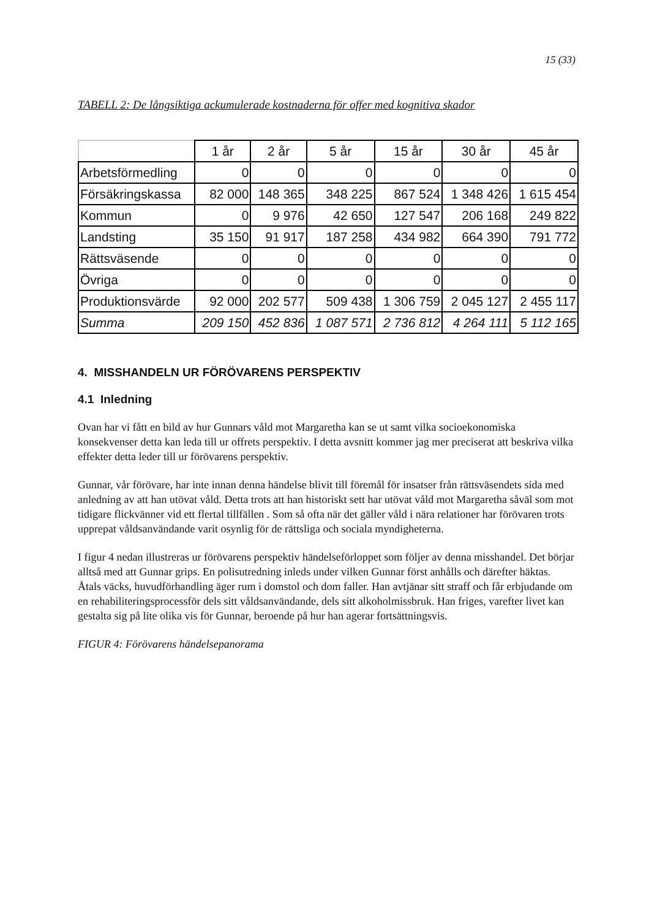15 (33)
TABELL 2: De långsiktiga ackumulerade kostnaderna för offer med kognitiva skador
| | 1 år | 2 år | 5 år | 15 år | 30 år | 45 år |
| --- | --- | --- | --- | --- | --- | --- |
| Arbetsförmedling | 0 | 0 | 0 | 0 | 0 | 0 |
| Försäkringskassa | 82 000 | 148 365 | 348 225 | 867 524 | 1 348 426 | 1 615 454 |
| Kommun | 0 | 9 976 | 42 650 | 127 547 | 206 168 | 249 822 |
| Landsting | 35 150 | 91 917 | 187 258 | 434 982 | 664 390 | 791 772 |
| Rättsväsende | 0 | 0 | 0 | 0 | 0 | 0 |
| Övriga | 0 | 0 | 0 | 0 | 0 | 0 |
| Produktionsvärde | 92 000 | 202 577 | 509 438 | 1 306 759 | 2 045 127 | 2 455 117 |
| Summa | 209 150 | 452 836 | 1 087 571 | 2 736 812 | 4 264 111 | 5 112 165 |
4. MISSHANDELN UR FÖRÖVARENS PERSPEKTIV
4.1 Inledning
Ovan har vi fått en bild av hur Gunnars våld mot Margaretha kan se ut samt vilka socioekonomiska konsekvenser detta kan leda till ur offrets perspektiv. I detta avsnitt kommer jag mer preciserat att beskriva vilka effekter detta leder till ur förövarens perspektiv.
Gunnar, vår förövare, har inte innan denna händelse blivit till föremål för insatser från rättsväsendets sida med anledning av att han utövat våld. Detta trots att han historiskt sett har utövat våld mot Margaretha såväl som mot tidigare flickvänner vid ett flertal tillfällen . Som så ofta när det gäller våld i nära relationer har förövaren trots upprepat våldsanvändande varit osynlig för de rättsliga och sociala myndigheterna.
I figur 4 nedan illustreras ur förövarens perspektiv händelseförloppet som följer av denna misshandel. Det börjar alltså med att Gunnar grips. En polisutredning inleds under vilken Gunnar först anhålls och därefter häktas. Åtals väcks, huvudförhandling äger rum i domstol och dom faller. Han avtjänar sitt straff och får erbjudande om en rehabiliteringsprocessför dels sitt våldsanvändande, dels sitt alkoholmissbruk. Han friges, varefter livet kan gestalta sig på lite olika vis för Gunnar, beroende på hur han agerar fortsättningsvis.
FIGUR 4: Förövarens händelsepanorama